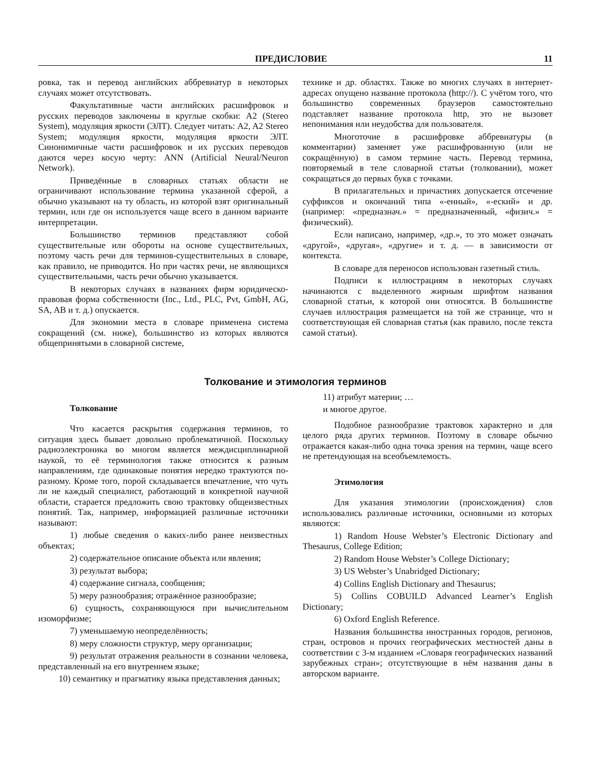ПРЕДИСЛОВИЕ 11
ровка, так и перевод английских аббревиатур в некоторых случаях может отсутствовать.
Факультативные части английских расшифровок и русских переводов заключены в круглые скобки: A2 (Stereo System), модуляция яркости (ЭЛТ). Следует читать: A2, A2 Stereo System; модуляция яркости, модуляция яркости ЭЛТ. Синонимичные части расшифровок и их русских переводов даются через косую черту: ANN (Artificial Neural/Neuron Network).
Приведённые в словарных статьях области не ограничивают использование термина указанной сферой, а обычно указывают на ту область, из которой взят оригинальный термин, или где он используется чаще всего в данном варианте интерпретации.
Большинство терминов представляют собой существительные или обороты на основе существительных, поэтому часть речи для терминов-существительных в словаре, как правило, не приводится. Но при частях речи, не являющихся существительными, часть речи обычно указывается.
В некоторых случаях в названиях фирм юридическо-правовая форма собственности (Inc., Ltd., PLC, Pvt, GmbH, AG, SA, AB и т. д.) опускается.
Для экономии места в словаре применена система сокращений (см. ниже), большинство из которых являются общепринятыми в словарной системе,
технике и др. областях. Также во многих случаях в интернет-адресах опущено название протокола (http://). С учётом того, что большинство современных браузеров самостоятельно подставляет название протокола http, это не вызовет непонимания или неудобства для пользователя.
Многоточие в расшифровке аббревиатуры (в комментарии) заменяет уже расшифрованную (или не сокращённую) в самом термине часть. Перевод термина, повторяемый в теле словарной статьи (толковании), может сокращаться до первых букв с точками.
В прилагательных и причастиях допускается отсечение суффиксов и окончаний типа «-енный», «-еский» и др. (например: «предназнач.» = предназначенный, «физич.» = физический).
Если написано, например, «др.», то это может означать «другой», «другая», «другие» и т. д. — в зависимости от контекста.
В словаре для переносов использован газетный стиль.
Подписи к иллюстрациям в некоторых случаях начинаются с выделенного жирным шрифтом названия словарной статьи, к которой они относятся. В большинстве случаев иллюстрация размещается на той же странице, что и соответствующая ей словарная статья (как правило, после текста самой статьи).
Толкование и этимология терминов
Толкование
Что касается раскрытия содержания терминов, то ситуация здесь бывает довольно проблематичной. Поскольку радиоэлектроника во многом является междисциплинарной наукой, то её терминология также относится к разным направлениям, где одинаковые понятия нередко трактуются по-разному. Кроме того, порой складывается впечатление, что чуть ли не каждый специалист, работающий в конкретной научной области, старается предложить свою трактовку общеизвестных понятий. Так, например, информацией различные источники называют:
1) любые сведения о каких-либо ранее неизвестных объектах;
2) содержательное описание объекта или явления;
3) результат выбора;
4) содержание сигнала, сообщения;
5) меру разнообразия; отражённое разнообразие;
6) сущность, сохраняющуюся при вычислительном изоморфизме;
7) уменьшаемую неопределённость;
8) меру сложности структур, меру организации;
9) результат отражения реальности в сознании человека, представленный на его внутреннем языке;
10) семантику и прагматику языка представления данных;
11) атрибут материи; …
и многое другое.
Подобное разнообразие трактовок характерно и для целого ряда других терминов. Поэтому в словаре обычно отражается какая-либо одна точка зрения на термин, чаще всего не претендующая на всеобъемлемость.
Этимология
Для указания этимологии (происхождения) слов использовались различные источники, основными из которых являются:
1) Random House Webster’s Electronic Dictionary and Thesaurus, College Edition;
2) Random House Webster’s College Dictionary;
3) US Webster’s Unabridged Dictionary;
4) Collins English Dictionary and Thesaurus;
5) Collins COBUILD Advanced Learner’s English Dictionary;
6) Oxford English Reference.
Названия большинства иностранных городов, регионов, стран, островов и прочих географических местностей даны в соответствии с 3-м изданием «Словаря географических названий зарубежных стран»; отсутствующие в нём названия даны в авторском варианте.